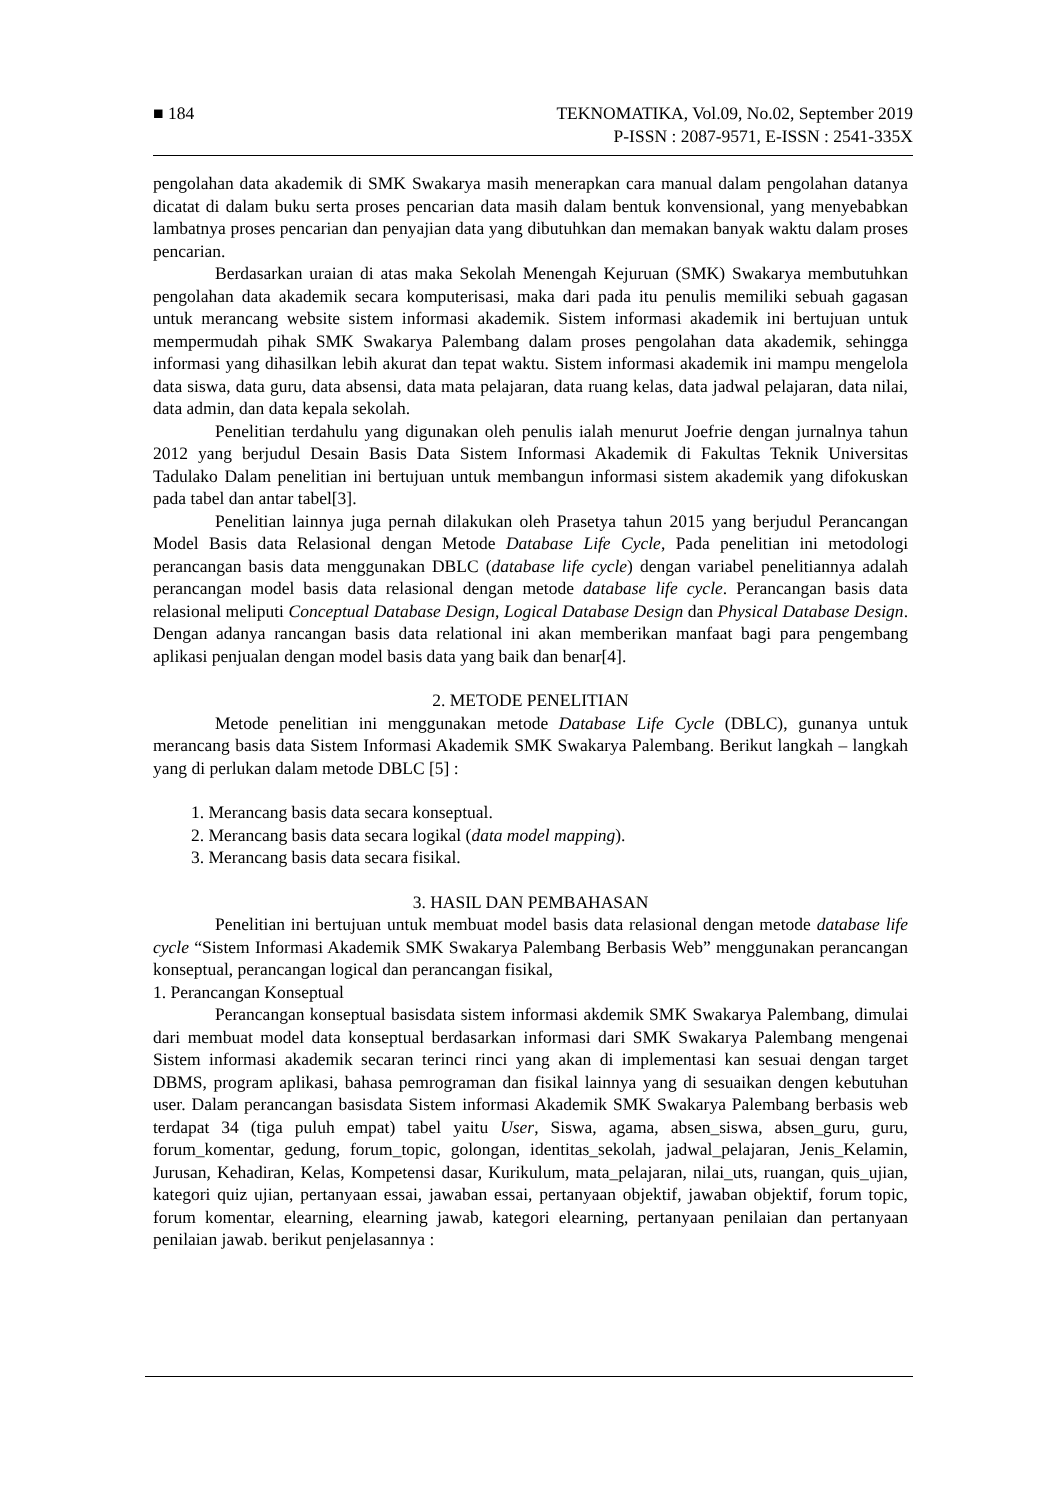■ 184 TEKNOMATIKA, Vol.09, No.02, September 2019
P-ISSN : 2087-9571, E-ISSN : 2541-335X
pengolahan data akademik di SMK Swakarya masih menerapkan cara manual dalam pengolahan datanya dicatat di dalam buku serta proses pencarian data masih dalam bentuk konvensional, yang menyebabkan lambatnya proses pencarian dan penyajian data yang dibutuhkan dan memakan banyak waktu dalam proses pencarian.
Berdasarkan uraian di atas maka Sekolah Menengah Kejuruan (SMK) Swakarya membutuhkan pengolahan data akademik secara komputerisasi, maka dari pada itu penulis memiliki sebuah gagasan untuk merancang website sistem informasi akademik. Sistem informasi akademik ini bertujuan untuk mempermudah pihak SMK Swakarya Palembang dalam proses pengolahan data akademik, sehingga informasi yang dihasilkan lebih akurat dan tepat waktu. Sistem informasi akademik ini mampu mengelola data siswa, data guru, data absensi, data mata pelajaran, data ruang kelas, data jadwal pelajaran, data nilai, data admin, dan data kepala sekolah.
Penelitian terdahulu yang digunakan oleh penulis ialah menurut Joefrie dengan jurnalnya tahun 2012 yang berjudul Desain Basis Data Sistem Informasi Akademik di Fakultas Teknik Universitas Tadulako Dalam penelitian ini bertujuan untuk membangun informasi sistem akademik yang difokuskan pada tabel dan antar tabel[3].
Penelitian lainnya juga pernah dilakukan oleh Prasetya tahun 2015 yang berjudul Perancangan Model Basis data Relasional dengan Metode Database Life Cycle, Pada penelitian ini metodologi perancangan basis data menggunakan DBLC (database life cycle) dengan variabel penelitiannya adalah perancangan model basis data relasional dengan metode database life cycle. Perancangan basis data relasional meliputi Conceptual Database Design, Logical Database Design dan Physical Database Design. Dengan adanya rancangan basis data relational ini akan memberikan manfaat bagi para pengembang aplikasi penjualan dengan model basis data yang baik dan benar[4].
2. METODE PENELITIAN
Metode penelitian ini menggunakan metode Database Life Cycle (DBLC), gunanya untuk merancang basis data Sistem Informasi Akademik SMK Swakarya Palembang. Berikut langkah – langkah yang di perlukan dalam metode DBLC [5] :
1. Merancang basis data secara konseptual.
2. Merancang basis data secara logikal (data model mapping).
3. Merancang basis data secara fisikal.
3. HASIL DAN PEMBAHASAN
Penelitian ini bertujuan untuk membuat model basis data relasional dengan metode database life cycle “Sistem Informasi Akademik SMK Swakarya Palembang Berbasis Web” menggunakan perancangan konseptual, perancangan logical dan perancangan fisikal,
1. Perancangan Konseptual
Perancangan konseptual basisdata sistem informasi akdemik SMK Swakarya Palembang, dimulai dari membuat model data konseptual berdasarkan informasi dari SMK Swakarya Palembang mengenai Sistem informasi akademik secaran terinci rinci yang akan di implementasi kan sesuai dengan target DBMS, program aplikasi, bahasa pemrograman dan fisikal lainnya yang di sesuaikan dengen kebutuhan user. Dalam perancangan basisdata Sistem informasi Akademik SMK Swakarya Palembang berbasis web terdapat 34 (tiga puluh empat) tabel yaitu User, Siswa, agama, absen_siswa, absen_guru, guru, forum_komentar, gedung, forum_topic, golongan, identitas_sekolah, jadwal_pelajaran, Jenis_Kelamin, Jurusan, Kehadiran, Kelas, Kompetensi dasar, Kurikulum, mata_pelajaran, nilai_uts, ruangan, quis_ujian, kategori quiz ujian, pertanyaan essai, jawaban essai, pertanyaan objektif, jawaban objektif, forum topic, forum komentar, elearning, elearning jawab, kategori elearning, pertanyaan penilaian dan pertanyaan penilaian jawab. berikut penjelasannya :